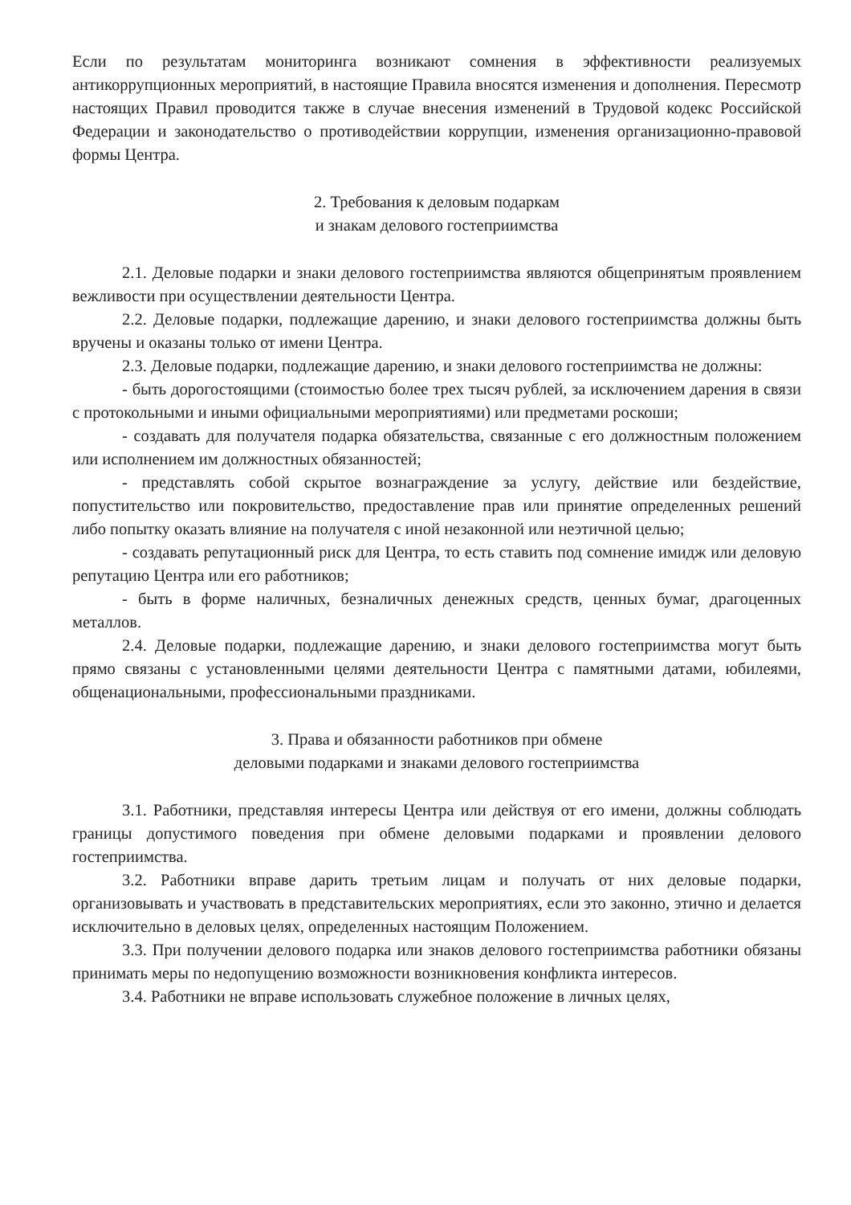Если по результатам мониторинга возникают сомнения в эффективности реализуемых антикоррупционных мероприятий, в настоящие Правила вносятся изменения и дополнения. Пересмотр настоящих Правил проводится также в случае внесения изменений в Трудовой кодекс Российской Федерации и законодательство о противодействии коррупции, изменения организационно-правовой формы Центра.
2. Требования к деловым подаркам
и знакам делового гостеприимства
2.1. Деловые подарки и знаки делового гостеприимства являются общепринятым проявлением вежливости при осуществлении деятельности Центра.
2.2. Деловые подарки, подлежащие дарению, и знаки делового гостеприимства должны быть вручены и оказаны только от имени Центра.
2.3. Деловые подарки, подлежащие дарению, и знаки делового гостеприимства не должны:
- быть дорогостоящими (стоимостью более трех тысяч рублей, за исключением дарения в связи с протокольными и иными официальными мероприятиями) или предметами роскоши;
- создавать для получателя подарка обязательства, связанные с его должностным положением или исполнением им должностных обязанностей;
- представлять собой скрытое вознаграждение за услугу, действие или бездействие, попустительство или покровительство, предоставление прав или принятие определенных решений либо попытку оказать влияние на получателя с иной незаконной или неэтичной целью;
- создавать репутационный риск для Центра, то есть ставить под сомнение имидж или деловую репутацию Центра или его работников;
- быть в форме наличных, безналичных денежных средств, ценных бумаг, драгоценных металлов.
2.4. Деловые подарки, подлежащие дарению, и знаки делового гостеприимства могут быть прямо связаны с установленными целями деятельности Центра с памятными датами, юбилеями, общенациональными, профессиональными праздниками.
3. Права и обязанности работников при обмене
деловыми подарками и знаками делового гостеприимства
3.1. Работники, представляя интересы Центра или действуя от его имени, должны соблюдать границы допустимого поведения при обмене деловыми подарками и проявлении делового гостеприимства.
3.2. Работники вправе дарить третьим лицам и получать от них деловые подарки, организовывать и участвовать в представительских мероприятиях, если это законно, этично и делается исключительно в деловых целях, определенных настоящим Положением.
3.3. При получении делового подарка или знаков делового гостеприимства работники обязаны принимать меры по недопущению возможности возникновения конфликта интересов.
3.4. Работники не вправе использовать служебное положение в личных целях,